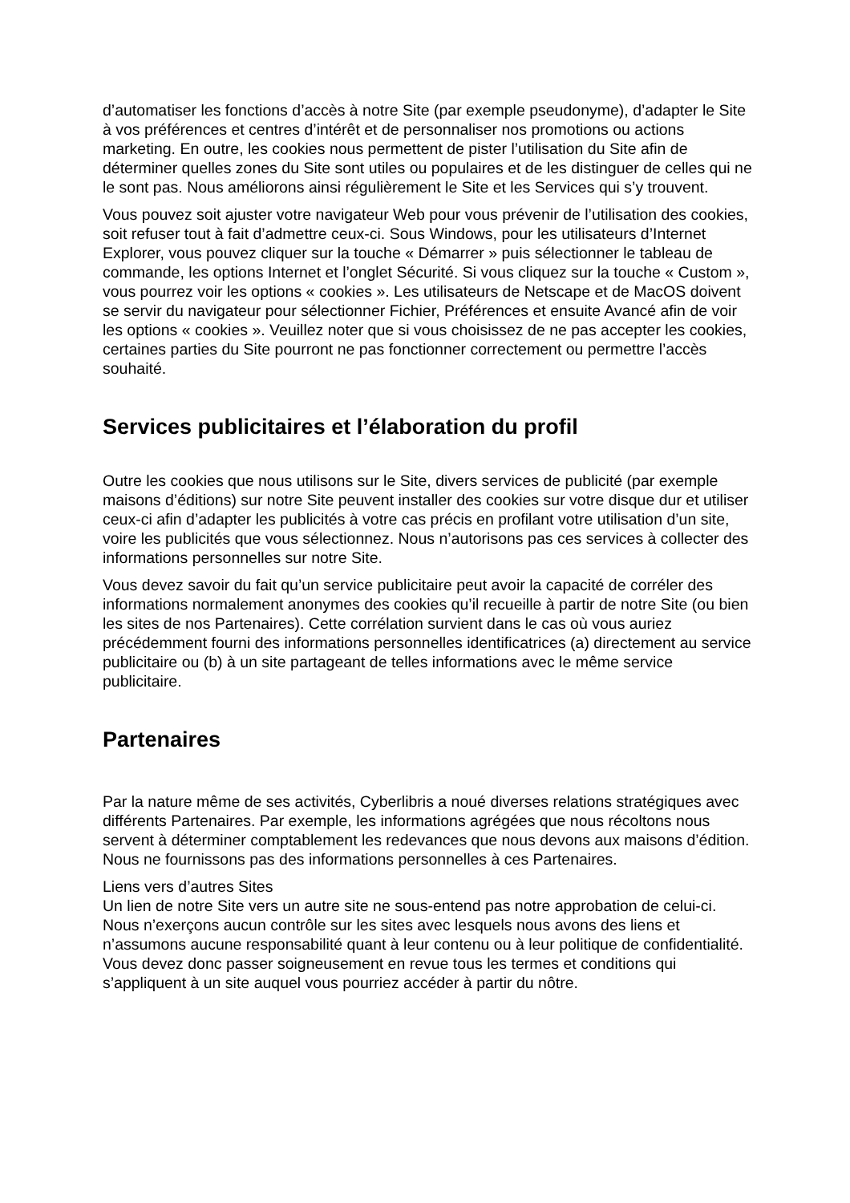d’automatiser les fonctions d’accès à notre Site (par exemple pseudonyme), d’adapter le Site à vos préférences et centres d’intérêt et de personnaliser nos promotions ou actions marketing. En outre, les cookies nous permettent de pister l’utilisation du Site afin de déterminer quelles zones du Site sont utiles ou populaires et de les distinguer de celles qui ne le sont pas. Nous améliorons ainsi régulièrement le Site et les Services qui s’y trouvent.
Vous pouvez soit ajuster votre navigateur Web pour vous prévenir de l’utilisation des cookies, soit refuser tout à fait d’admettre ceux-ci. Sous Windows, pour les utilisateurs d’Internet Explorer, vous pouvez cliquer sur la touche « Démarrer » puis sélectionner le tableau de commande, les options Internet et l’onglet Sécurité. Si vous cliquez sur la touche « Custom », vous pourrez voir les options « cookies ». Les utilisateurs de Netscape et de MacOS doivent se servir du navigateur pour sélectionner Fichier, Préférences et ensuite Avancé afin de voir les options « cookies ». Veuillez noter que si vous choisissez de ne pas accepter les cookies, certaines parties du Site pourront ne pas fonctionner correctement ou permettre l’accès souhaité.
Services publicitaires et l’élaboration du profil
Outre les cookies que nous utilisons sur le Site, divers services de publicité (par exemple maisons d’éditions) sur notre Site peuvent installer des cookies sur votre disque dur et utiliser ceux-ci afin d’adapter les publicités à votre cas précis en profilant votre utilisation d’un site, voire les publicités que vous sélectionnez. Nous n’autorisons pas ces services à collecter des informations personnelles sur notre Site.
Vous devez savoir du fait qu’un service publicitaire peut avoir la capacité de corréler des informations normalement anonymes des cookies qu’il recueille à partir de notre Site (ou bien les sites de nos Partenaires). Cette corrélation survient dans le cas où vous auriez précédemment fourni des informations personnelles identificatrices (a) directement au service publicitaire ou (b) à un site partageant de telles informations avec le même service publicitaire.
Partenaires
Par la nature même de ses activités, Cyberlibris a noué diverses relations stratégiques avec différents Partenaires. Par exemple, les informations agrégées que nous récoltons nous servent à déterminer comptablement les redevances que nous devons aux maisons d’édition. Nous ne fournissons pas des informations personnelles à ces Partenaires.
Liens vers d’autres Sites
Un lien de notre Site vers un autre site ne sous-entend pas notre approbation de celui-ci. Nous n’exerçons aucun contrôle sur les sites avec lesquels nous avons des liens et n’assumons aucune responsabilité quant à leur contenu ou à leur politique de confidentialité. Vous devez donc passer soigneusement en revue tous les termes et conditions qui s’appliquent à un site auquel vous pourriez accéder à partir du nôtre.